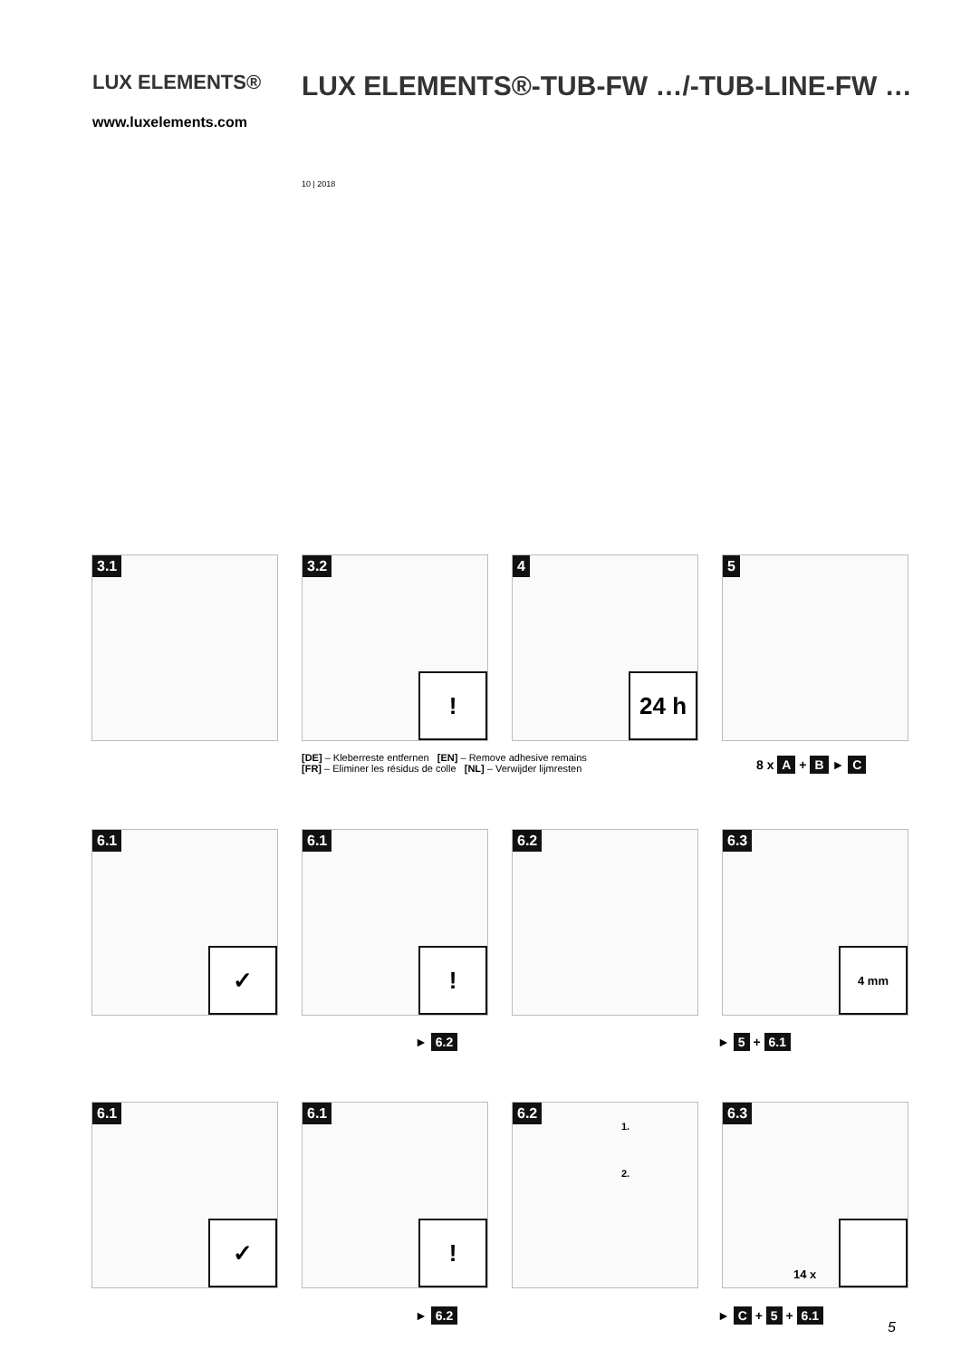LUX ELEMENTS®
www.luxelements.com
LUX ELEMENTS®-TUB-FW …/-TUB-LINE-FW …
10 | 2018
3.1
3.2
!
4
24 h
5
[DE] – Kleberreste entfernen [EN] – Remove adhesive remains
[FR] – Eliminer les résidus de colle [NL] – Verwijder lijmresten
8 x A + B ► C
6.1
✓
6.1
!
6.2
6.3
4 mm
► 6.2 ► 5 + 6.1
6.1
✓
6.1
!
6.2
1.
2.
6.3
14 x
► 6.2 ► C + 5 + 6.1
5